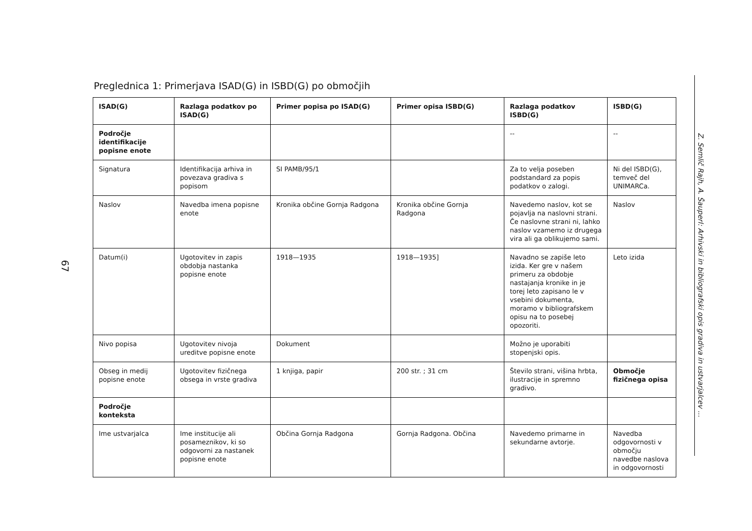67
Preglednica 1: Primerjava ISAD(G) in ISBD(G) po območjih
| ISAD(G) | Razlaga podatkov po ISAD(G) | Primer popisa po ISAD(G) | Primer opisa ISBD(G) | Razlaga podatkov ISBD(G) | ISBD(G) |
| --- | --- | --- | --- | --- | --- |
| Področje identifikacije popisne enote | | | | -- | -- |
| Signatura | Identifikacija arhiva in povezava gradiva s popisom | SI PAMB/95/1 | | Za to velja poseben podstandard za popis podatkov o zalogi. | Ni del ISBD(G), temveč del UNIMARCa. |
| Naslov | Navedba imena popisne enote | Kronika občine Gornja Radgona | Kronika občine Gornja Radgona | Navedemo naslov, kot se pojavlja na naslovni strani. Če naslovne strani ni, lahko naslov vzamemo iz drugega vira ali ga oblikujemo sami. | Naslov |
| Datum(i) | Ugotovitev in zapis obdobja nastanka popisne enote | 1918—1935 | 1918—1935] | Navadno se zapiše leto izida. Ker gre v našem primeru za obdobje nastajanja kronike in je torej leto zapisano le v vsebini dokumenta, moramo v bibliografskem opisu na to posebej opozoriti. | Leto izida |
| Nivo popisa | Ugotovitev nivoja ureditve popisne enote | Dokument | | Možno je uporabiti stopenjski opis. | |
| Obseg in medij popisne enote | Ugotovitev fizičnega obsega in vrste gradiva | 1 knjiga, papir | 200 str. ; 31 cm | Število strani, višina hrbta, ilustracije in spremno gradivo. | Območje fizičnega opisa |
| Področje konteksta | | | | | |
| Ime ustvarjalca | Ime institucije ali posameznikov, ki so odgovorni za nastanek popisne enote | Občina Gornja Radgona | Gornja Radgona. Občina | Navedemo primarne in sekundarne avtorje. | Navedba odgovornosti v območju navedbe naslova in odgovornosti |
Z. Semlič Rajh, A. Šauperl: Arhivski in bibliografski opis gradiva in ustvarjalcev ...